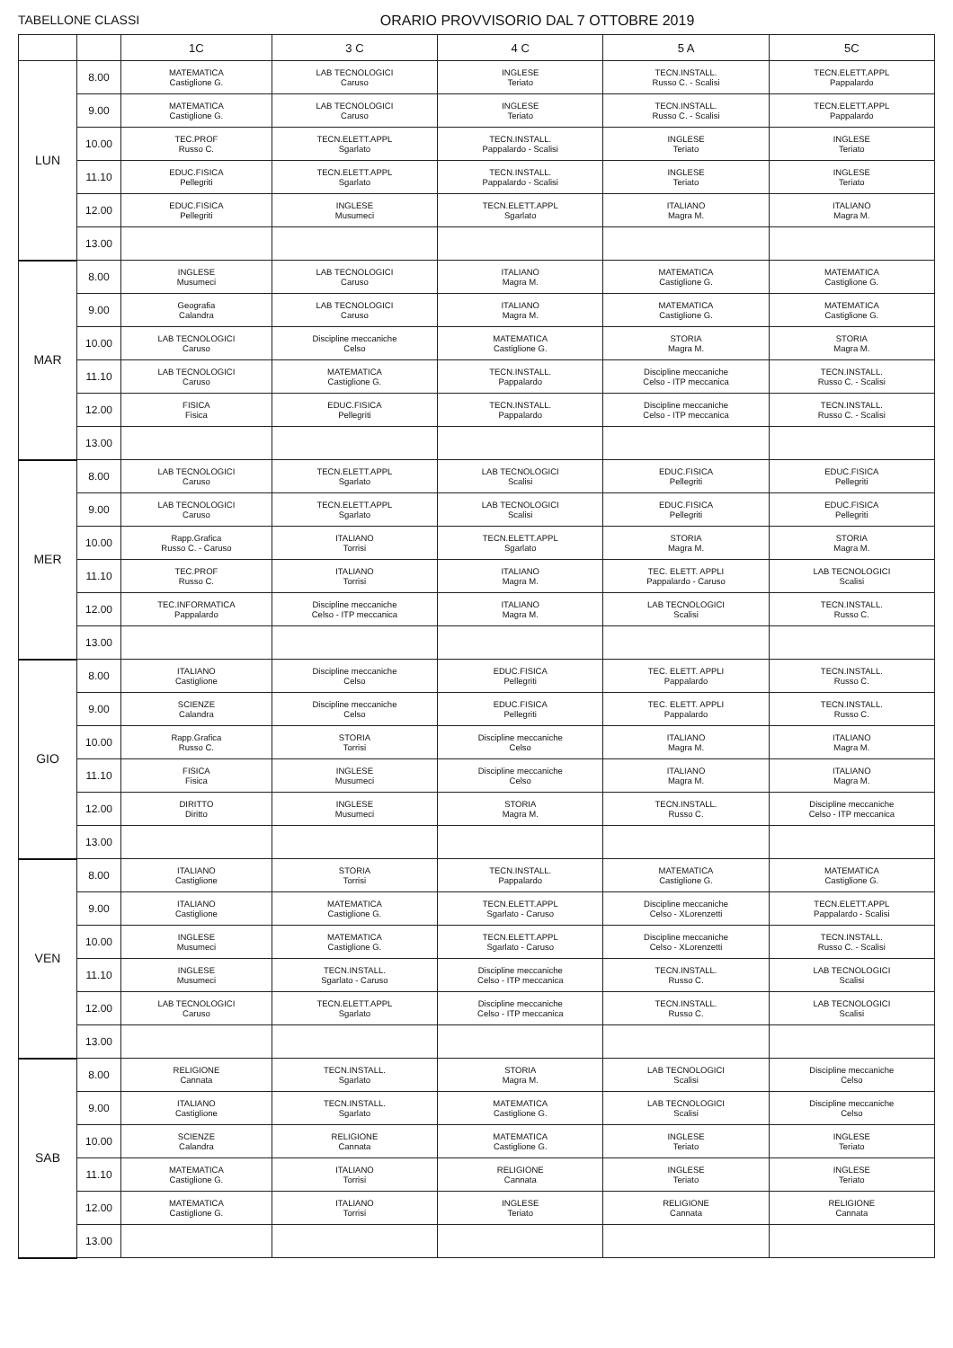TABELLONE CLASSI ORARIO PROVVISORIO DAL 7 OTTOBRE 2019
| | | 1C | 3 C | 4 C | 5 A | 5C |
| --- | --- | --- | --- | --- | --- | --- |
| LUN | 8.00 | MATEMATICA Castiglione G. | LAB TECNOLOGICI Caruso | INGLESE Teriato | TECN.INSTALL. Russo C. - Scalisi | TECN.ELETT.APPL Pappalardo |
| | 9.00 | MATEMATICA Castiglione G. | LAB TECNOLOGICI Caruso | INGLESE Teriato | TECN.INSTALL. Russo C. - Scalisi | TECN.ELETT.APPL Pappalardo |
| | 10.00 | TEC.PROF Russo C. | TECN.ELETT.APPL Sgarlato | TECN.INSTALL. Pappalardo - Scalisi | INGLESE Teriato | INGLESE Teriato |
| | 11.10 | EDUC.FISICA Pellegriti | TECN.ELETT.APPL Sgarlato | TECN.INSTALL. Pappalardo - Scalisi | INGLESE Teriato | INGLESE Teriato |
| | 12.00 | EDUC.FISICA Pellegriti | INGLESE Musumeci | TECN.ELETT.APPL Sgarlato | ITALIANO Magra M. | ITALIANO Magra M. |
| | 13.00 | | | | | |
| MAR | 8.00 | INGLESE Musumeci | LAB TECNOLOGICI Caruso | ITALIANO Magra M. | MATEMATICA Castiglione G. | MATEMATICA Castiglione G. |
| | 9.00 | Geografia Calandra | LAB TECNOLOGICI Caruso | ITALIANO Magra M. | MATEMATICA Castiglione G. | MATEMATICA Castiglione G. |
| | 10.00 | LAB TECNOLOGICI Caruso | Discipline meccaniche Celso | MATEMATICA Castiglione G. | STORIA Magra M. | STORIA Magra M. |
| | 11.10 | LAB TECNOLOGICI Caruso | MATEMATICA Castiglione G. | TECN.INSTALL. Pappalardo | Discipline meccaniche Celso - ITP meccanica | TECN.INSTALL. Russo C. - Scalisi |
| | 12.00 | FISICA Fisica | EDUC.FISICA Pellegriti | TECN.INSTALL. Pappalardo | Discipline meccaniche Celso - ITP meccanica | TECN.INSTALL. Russo C. - Scalisi |
| | 13.00 | | | | | |
| MER | 8.00 | LAB TECNOLOGICI Caruso | TECN.ELETT.APPL Sgarlato | LAB TECNOLOGICI Scalisi | EDUC.FISICA Pellegriti | EDUC.FISICA Pellegriti |
| | 9.00 | LAB TECNOLOGICI Caruso | TECN.ELETT.APPL Sgarlato | LAB TECNOLOGICI Scalisi | EDUC.FISICA Pellegriti | EDUC.FISICA Pellegriti |
| | 10.00 | Rapp.Grafica Russo C. - Caruso | ITALIANO Torrisi | TECN.ELETT.APPL Sgarlato | STORIA Magra M. | STORIA Magra M. |
| | 11.10 | TEC.PROF Russo C. | ITALIANO Torrisi | ITALIANO Magra M. | TEC. ELETT. APPLI Pappalardo - Caruso | LAB TECNOLOGICI Scalisi |
| | 12.00 | TEC.INFORMATICA Pappalardo | Discipline meccaniche Celso - ITP meccanica | ITALIANO Magra M. | LAB TECNOLOGICI Scalisi | TECN.INSTALL. Russo C. |
| | 13.00 | | | | | |
| GIO | 8.00 | ITALIANO Castiglione | Discipline meccaniche Celso | EDUC.FISICA Pellegriti | TEC. ELETT. APPLI Pappalardo | TECN.INSTALL. Russo C. |
| | 9.00 | SCIENZE Calandra | Discipline meccaniche Celso | EDUC.FISICA Pellegriti | TEC. ELETT. APPLI Pappalardo | TECN.INSTALL. Russo C. |
| | 10.00 | Rapp.Grafica Russo C. | STORIA Torrisi | Discipline meccaniche Celso | ITALIANO Magra M. | ITALIANO Magra M. |
| | 11.10 | FISICA Fisica | INGLESE Musumeci | Discipline meccaniche Celso | ITALIANO Magra M. | ITALIANO Magra M. |
| | 12.00 | DIRITTO Diritto | INGLESE Musumeci | STORIA Magra M. | TECN.INSTALL. Russo C. | Discipline meccaniche Celso - ITP meccanica |
| | 13.00 | | | | | |
| VEN | 8.00 | ITALIANO Castiglione | STORIA Torrisi | TECN.INSTALL. Pappalardo | MATEMATICA Castiglione G. | MATEMATICA Castiglione G. |
| | 9.00 | ITALIANO Castiglione | MATEMATICA Castiglione G. | TECN.ELETT.APPL Sgarlato - Caruso | Discipline meccaniche Celso - XLorenzetti | TECN.ELETT.APPL Pappalardo - Scalisi |
| | 10.00 | INGLESE Musumeci | MATEMATICA Castiglione G. | TECN.ELETT.APPL Sgarlato - Caruso | Discipline meccaniche Celso - XLorenzetti | TECN.INSTALL. Russo C. - Scalisi |
| | 11.10 | INGLESE Musumeci | TECN.INSTALL. Sgarlato - Caruso | Discipline meccaniche Celso - ITP meccanica | TECN.INSTALL. Russo C. | LAB TECNOLOGICI Scalisi |
| | 12.00 | LAB TECNOLOGICI Caruso | TECN.ELETT.APPL Sgarlato | Discipline meccaniche Celso - ITP meccanica | TECN.INSTALL. Russo C. | LAB TECNOLOGICI Scalisi |
| | 13.00 | | | | | |
| SAB | 8.00 | RELIGIONE Cannata | TECN.INSTALL. Sgarlato | STORIA Magra M. | LAB TECNOLOGICI Scalisi | Discipline meccaniche Celso |
| | 9.00 | ITALIANO Castiglione | TECN.INSTALL. Sgarlato | MATEMATICA Castiglione G. | LAB TECNOLOGICI Scalisi | Discipline meccaniche Celso |
| | 10.00 | SCIENZE Calandra | RELIGIONE Cannata | MATEMATICA Castiglione G. | INGLESE Teriato | INGLESE Teriato |
| | 11.10 | MATEMATICA Castiglione G. | ITALIANO Torrisi | RELIGIONE Cannata | INGLESE Teriato | INGLESE Teriato |
| | 12.00 | MATEMATICA Castiglione G. | ITALIANO Torrisi | INGLESE Teriato | RELIGIONE Cannata | RELIGIONE Cannata |
| | 13.00 | | | | | |